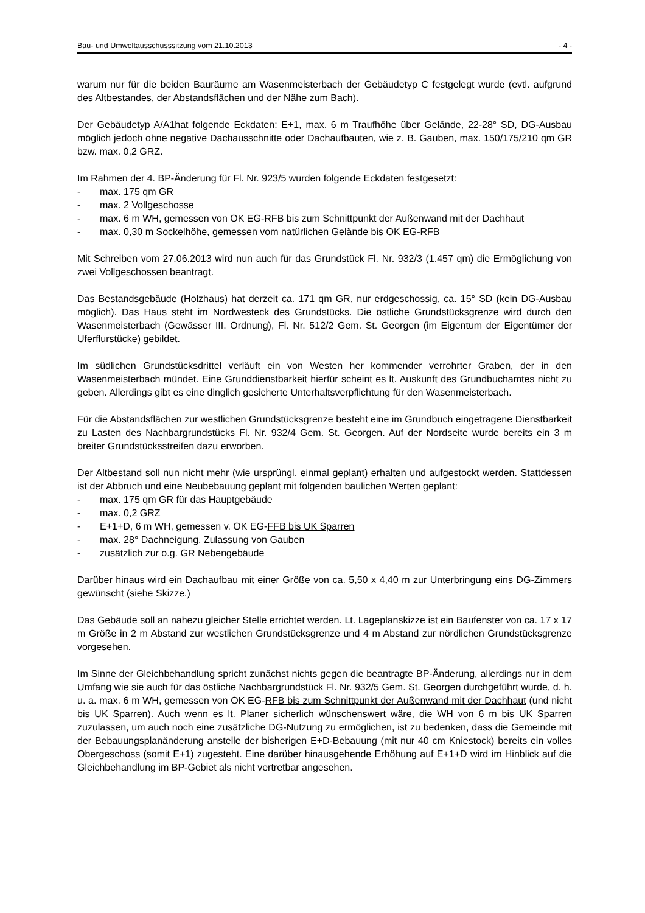Bau- und Umweltausschusssitzung vom 21.10.2013 - 4 -
warum nur für die beiden Bauräume am Wasenmeisterbach der Gebäudetyp C festgelegt wurde (evtl. aufgrund des Altbestandes, der Abstandsflächen und der Nähe zum Bach).
Der Gebäudetyp A/A1hat folgende Eckdaten: E+1, max. 6 m Traufhöhe über Gelände, 22-28° SD, DG-Ausbau möglich jedoch ohne negative Dachausschnitte oder Dachaufbauten, wie z. B. Gauben, max. 150/175/210 qm GR bzw. max. 0,2 GRZ.
Im Rahmen der 4. BP-Änderung für Fl. Nr. 923/5 wurden folgende Eckdaten festgesetzt:
- max. 175 qm GR
- max. 2 Vollgeschosse
- max. 6 m WH, gemessen von OK EG-RFB bis zum Schnittpunkt der Außenwand mit der Dachhaut
- max. 0,30 m Sockelhöhe, gemessen vom natürlichen Gelände bis OK EG-RFB
Mit Schreiben vom 27.06.2013 wird nun auch für das Grundstück Fl. Nr. 932/3 (1.457 qm) die Ermöglichung von zwei Vollgeschossen beantragt.
Das Bestandsgebäude (Holzhaus) hat derzeit ca. 171 qm GR, nur erdgeschossig, ca. 15° SD (kein DG-Ausbau möglich). Das Haus steht im Nordwesteck des Grundstücks. Die östliche Grundstücksgrenze wird durch den Wasenmeisterbach (Gewässer III. Ordnung), Fl. Nr. 512/2 Gem. St. Georgen (im Eigentum der Eigentümer der Uferflurstücke) gebildet.
Im südlichen Grundstücksdrittel verläuft ein von Westen her kommender verrohrter Graben, der in den Wasenmeisterbach mündet. Eine Grunddienstbarkeit hierfür scheint es lt. Auskunft des Grundbuchamtes nicht zu geben. Allerdings gibt es eine dinglich gesicherte Unterhaltsverpflichtung für den Wasenmeisterbach.
Für die Abstandsflächen zur westlichen Grundstücksgrenze besteht eine im Grundbuch eingetragene Dienstbarkeit zu Lasten des Nachbargrundstücks Fl. Nr. 932/4 Gem. St. Georgen. Auf der Nordseite wurde bereits ein 3 m breiter Grundstücksstreifen dazu erworben.
Der Altbestand soll nun nicht mehr (wie ursprüngl. einmal geplant) erhalten und aufgestockt werden. Stattdessen ist der Abbruch und eine Neubebauung geplant mit folgenden baulichen Werten geplant:
- max. 175 qm GR für das Hauptgebäude
- max. 0,2 GRZ
- E+1+D, 6 m WH, gemessen v. OK EG-FFB bis UK Sparren
- max. 28° Dachneigung, Zulassung von Gauben
- zusätzlich zur o.g. GR Nebengebäude
Darüber hinaus wird ein Dachaufbau mit einer Größe von ca. 5,50 x 4,40 m zur Unterbringung eins DG-Zimmers gewünscht (siehe Skizze.)
Das Gebäude soll an nahezu gleicher Stelle errichtet werden. Lt. Lageplanskizze ist ein Baufenster von ca. 17 x 17 m Größe in 2 m Abstand zur westlichen Grundstücksgrenze und 4 m Abstand zur nördlichen Grundstücksgrenze vorgesehen.
Im Sinne der Gleichbehandlung spricht zunächst nichts gegen die beantragte BP-Änderung, allerdings nur in dem Umfang wie sie auch für das östliche Nachbargrundstück Fl. Nr. 932/5 Gem. St. Georgen durchgeführt wurde, d. h. u. a. max. 6 m WH, gemessen von OK EG-RFB bis zum Schnittpunkt der Außenwand mit der Dachhaut (und nicht bis UK Sparren). Auch wenn es lt. Planer sicherlich wünschenswert wäre, die WH von 6 m bis UK Sparren zuzulassen, um auch noch eine zusätzliche DG-Nutzung zu ermöglichen, ist zu bedenken, dass die Gemeinde mit der Bebauungsplanänderung anstelle der bisherigen E+D-Bebauung (mit nur 40 cm Kniestock) bereits ein volles Obergeschoss (somit E+1) zugesteht. Eine darüber hinausgehende Erhöhung auf E+1+D wird im Hinblick auf die Gleichbehandlung im BP-Gebiet als nicht vertretbar angesehen.